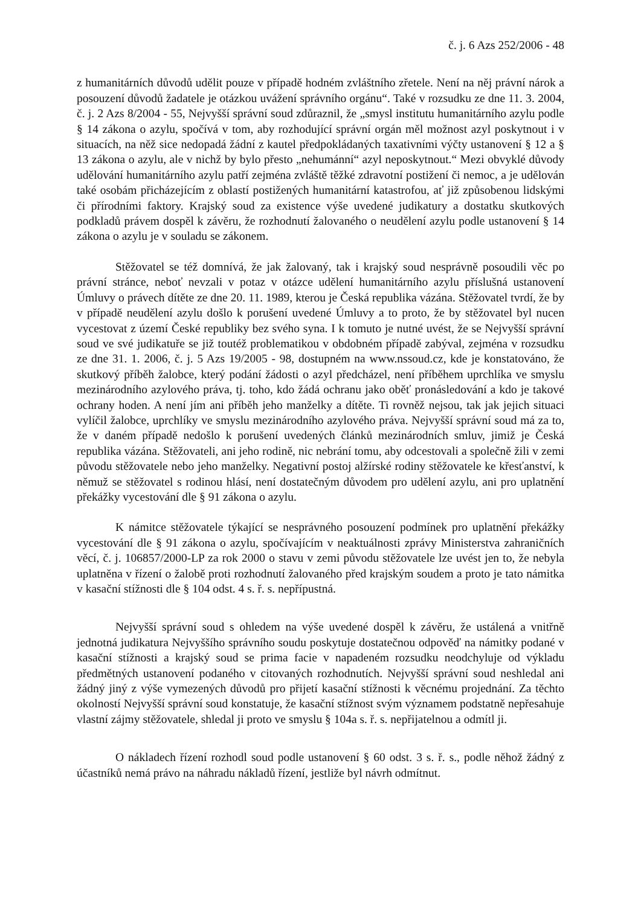č. j. 6 Azs 252/2006 - 48
z humanitárních důvodů udělit pouze v případě hodném zvláštního zřetele. Není na něj právní nárok a posouzení důvodů žadatele je otázkou uvážení správního orgánu“. Také v rozsudku ze dne 11. 3. 2004, č. j. 2 Azs 8/2004 - 55, Nejvyšší správní soud zdůraznil, že „smysl institutu humanitárního azylu podle § 14 zákona o azylu, spočívá v tom, aby rozhodující správní orgán měl možnost azyl poskytnout i v situacích, na něž sice nedopadá žádní z kautel předpokládaných taxativními výčty ustanovení § 12 a § 13 zákona o azylu, ale v nichž by bylo přesto „nehumánní“ azyl neposkytnout.“ Mezi obvyklé důvody udělování humanitárního azylu patří zejména zvláště těžké zdravotní postižení či nemoc, a je udělován také osobám přicházejícím z oblastí postižených humanitární katastrofou, ať již způsobenou lidskými či přírodními faktory. Krajský soud za existence výše uvedené judikatury a dostatku skutkových podkladů právem dospěl k závěru, že rozhodnutí žalovaného o neudělení azylu podle ustanovení § 14 zákona o azylu je v souladu se zákonem.
Stěžovatel se též domnívá, že jak žalovaný, tak i krajský soud nesprávně posoudili věc po právní stránce, neboť nevzali v potaz v otázce udělení humanitárního azylu příslušná ustanovení Úmluvy o právech dítěte ze dne 20. 11. 1989, kterou je Česká republika vázána. Stěžovatel tvrdí, že by v případě neudělení azylu došlo k porušení uvedené Úmluvy a to proto, že by stěžovatel byl nucen vycestovat z území České republiky bez svého syna. I k tomuto je nutné uvést, že se Nejvyšší správní soud ve své judikatuře se již toutéž problematikou v obdobném případě zabýval, zejména v rozsudku ze dne 31. 1. 2006, č. j. 5 Azs 19/2005 - 98, dostupném na www.nssoud.cz, kde je konstatováno, že skutkový příběh žalobce, který podání žádosti o azyl předcházel, není příběhem uprchlíka ve smyslu mezinárodního azylového práva, tj. toho, kdo žádá ochranu jako oběť pronásledování a kdo je takové ochrany hoden. A není jím ani příběh jeho manželky a dítěte. Ti rovněž nejsou, tak jak jejich situaci vylíčil žalobce, uprchlíky ve smyslu mezinárodního azylového práva. Nejvyšší správní soud má za to, že v daném případě nedošlo k porušení uvedených článků mezinárodních smluv, jimiž je Česká republika vázána. Stěžovateli, ani jeho rodině, nic nebrání tomu, aby odcestovali a společně žili v zemi původu stěžovatele nebo jeho manželky. Negativní postoj alžírské rodiny stěžovatele ke křesťanství, k němuž se stěžovatel s rodinou hlásí, není dostatečným důvodem pro udělení azylu, ani pro uplatnění překážky vycestování dle § 91 zákona o azylu.
K námitce stěžovatele týkající se nesprávného posouzení podmínek pro uplatnění překážky vycestování dle § 91 zákona o azylu, spočívajícím v neaktuálnosti zprávy Ministerstva zahraničních věcí, č. j. 106857/2000-LP za rok 2000 o stavu v zemi původu stěžovatele lze uvést jen to, že nebyla uplatněna v řízení o žalobě proti rozhodnutí žalovaného před krajským soudem a proto je tato námitka v kasační stížnosti dle § 104 odst. 4 s. ř. s. nepřípustná.
Nejvyšší správní soud s ohledem na výše uvedené dospěl k závěru, že ustálená a vnitřně jednotná judikatura Nejvyššího správního soudu poskytuje dostatečnou odpověď na námitky podané v kasační stížnosti a krajský soud se prima facie v napadeném rozsudku neodchyluje od výkladu předmětných ustanovení podaného v citovaných rozhodnutích. Nejvyšší správní soud neshledal ani žádný jiný z výše vymezených důvodů pro přijetí kasační stížnosti k věcnému projednání. Za těchto okolností Nejvyšší správní soud konstatuje, že kasační stížnost svým významem podstatně nepřesahuje vlastní zájmy stěžovatele, shledal ji proto ve smyslu § 104a s. ř. s. nepřijatelnou a odmítl ji.
O nákladech řízení rozhodl soud podle ustanovení § 60 odst. 3 s. ř. s., podle něhož žádný z účastníků nemá právo na náhradu nákladů řízení, jestliže byl návrh odmítnut.